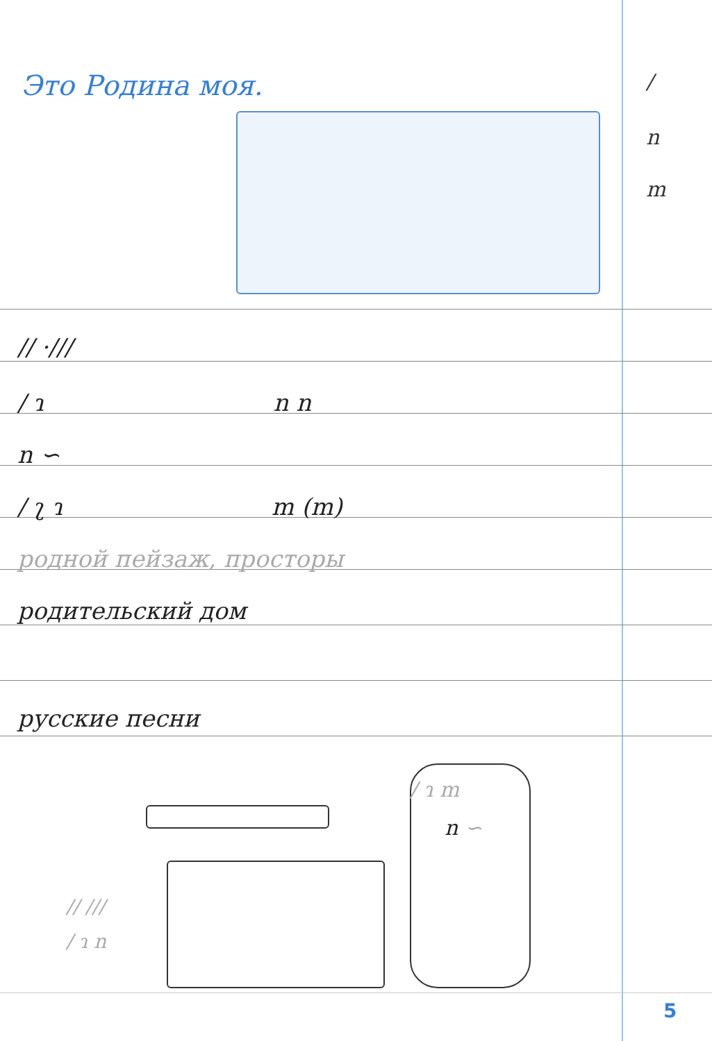Это Родина моя. /
n
m
// ·///
/ ɿ n n
n ∽
/ ʅ ɿ m (m)
родной пейзаж, просторы
родительский дом
русские песни
/ ɿ m
n ∽
// ///
/ ɿ n
5